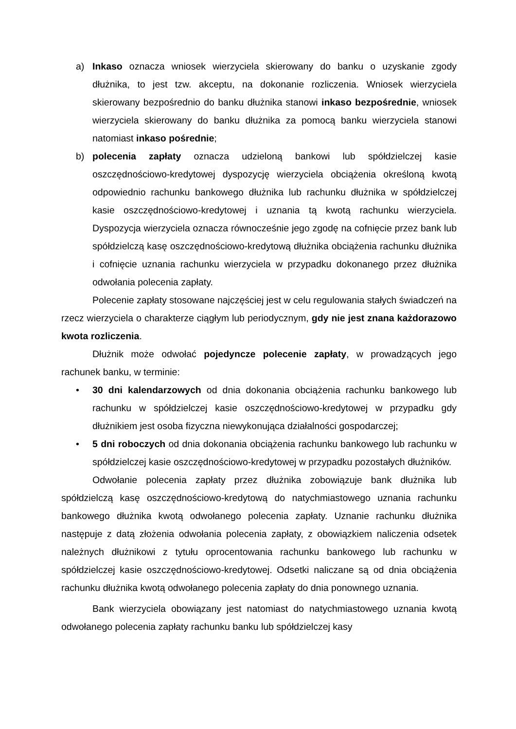a) Inkaso oznacza wniosek wierzyciela skierowany do banku o uzyskanie zgody dłużnika, to jest tzw. akceptu, na dokonanie rozliczenia. Wniosek wierzyciela skierowany bezpośrednio do banku dłużnika stanowi inkaso bezpośrednie, wniosek wierzyciela skierowany do banku dłużnika za pomocą banku wierzyciela stanowi natomiast inkaso pośrednie;
b) polecenia zapłaty oznacza udzieloną bankowi lub spółdzielczej kasie oszczędnościowo-kredytowej dyspozycję wierzyciela obciążenia określoną kwotą odpowiednio rachunku bankowego dłużnika lub rachunku dłużnika w spółdzielczej kasie oszczędnościowo-kredytowej i uznania tą kwotą rachunku wierzyciela. Dyspozycja wierzyciela oznacza równocześnie jego zgodę na cofnięcie przez bank lub spółdzielczą kasę oszczędnościowo-kredytową dłużnika obciążenia rachunku dłużnika i cofnięcie uznania rachunku wierzyciela w przypadku dokonanego przez dłużnika odwołania polecenia zapłaty.
Polecenie zapłaty stosowane najczęściej jest w celu regulowania stałych świadczeń na rzecz wierzyciela o charakterze ciągłym lub periodycznym, gdy nie jest znana każdorazowo kwota rozliczenia.
Dłużnik może odwołać pojedyncze polecenie zapłaty, w prowadzących jego rachunek banku, w terminie:
• 30 dni kalendarzowych od dnia dokonania obciążenia rachunku bankowego lub rachunku w spółdzielczej kasie oszczędnościowo-kredytowej w przypadku gdy dłużnikiem jest osoba fizyczna niewykonująca działalności gospodarczej;
• 5 dni roboczych od dnia dokonania obciążenia rachunku bankowego lub rachunku w spółdzielczej kasie oszczędnościowo-kredytowej w przypadku pozostałych dłużników.
Odwołanie polecenia zapłaty przez dłużnika zobowiązuje bank dłużnika lub spółdzielczą kasę oszczędnościowo-kredytową do natychmiastowego uznania rachunku bankowego dłużnika kwotą odwołanego polecenia zapłaty. Uznanie rachunku dłużnika następuje z datą złożenia odwołania polecenia zapłaty, z obowiązkiem naliczenia odsetek należnych dłużnikowi z tytułu oprocentowania rachunku bankowego lub rachunku w spółdzielczej kasie oszczędnościowo-kredytowej. Odsetki naliczane są od dnia obciążenia rachunku dłużnika kwotą odwołanego polecenia zapłaty do dnia ponownego uznania.
Bank wierzyciela obowiązany jest natomiast do natychmiastowego uznania kwotą odwołanego polecenia zapłaty rachunku banku lub spółdzielczej kasy